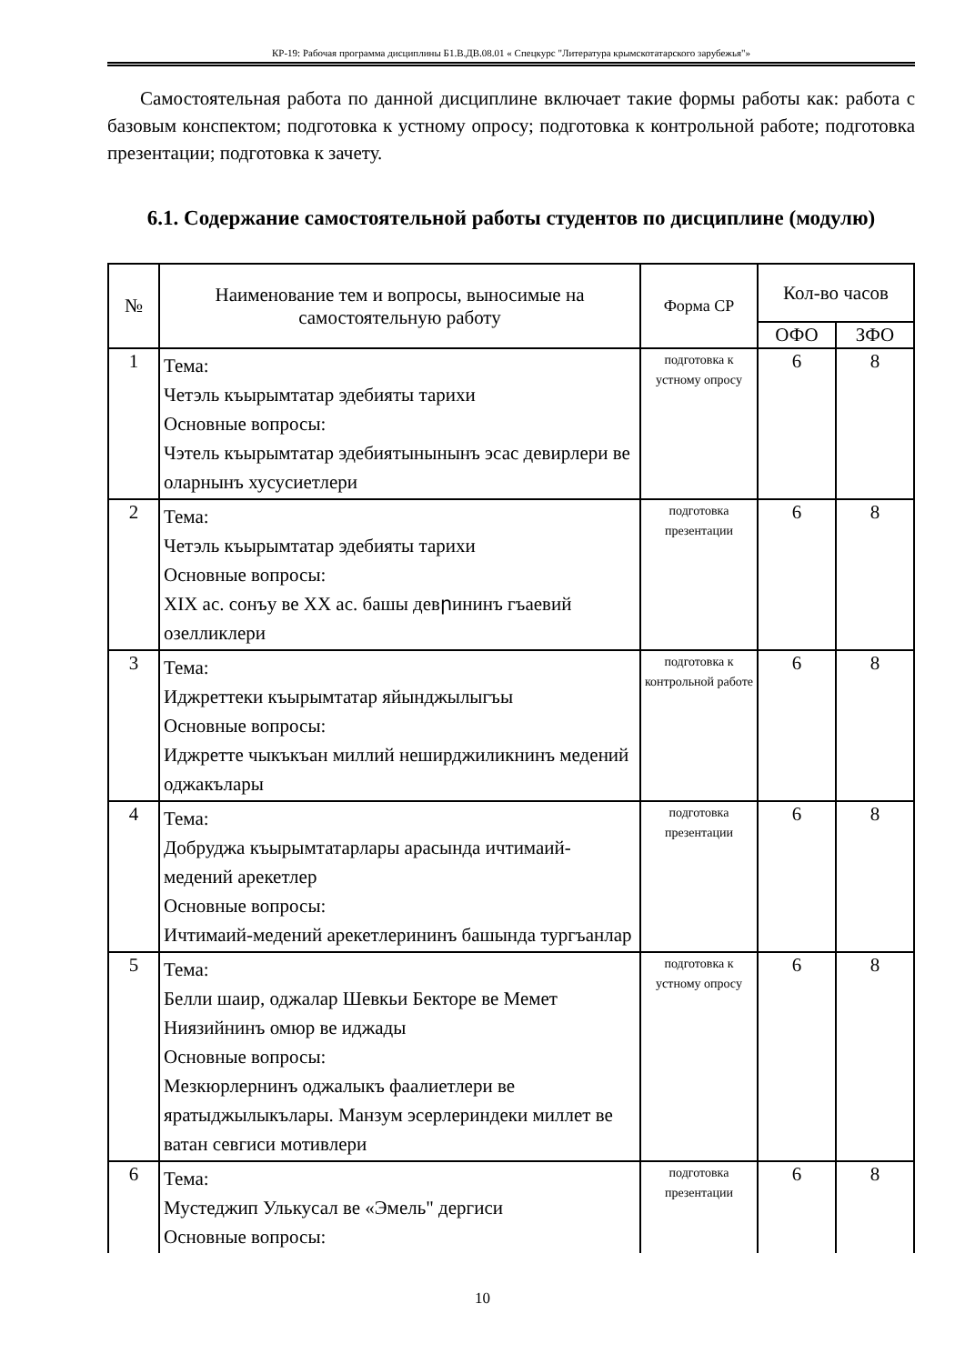КР-19: Рабочая программа дисциплины Б1.В.ДВ.08.01 « Спецкурс "Литература крымскотатарского зарубежья"»
Самостоятельная работа по данной дисциплине включает такие формы работы как: работа с базовым конспектом; подготовка к устному опросу; подготовка к контрольной работе; подготовка презентации; подготовка к зачету.
6.1. Содержание самостоятельной работы студентов по дисциплине (модулю)
| № | Наименование тем и вопросы, выносимые на самостоятельную работу | Форма СР | Кол-во часов | |
| --- | --- | --- | --- | --- |
| | | | ОФО | ЗФО |
| 1 | Тема: Четэль къырымтатар эдебияты тарихи Основные вопросы: Чэтель къырымтатар эдебиятынынынъ эсас девирлери ве оларнынъ хусусиетлери | подготовка к устному опросу | 6 | 8 |
| 2 | Тема: Четэль къырымтатар эдебияты тарихи Основные вопросы: XIX ас. сонъу ве XX ас. башы девրининъ гъаевий озелликлери | подготовка презентации | 6 | 8 |
| 3 | Тема: Иджреттеки къырымтатар яйынджылыгъы Основные вопросы: Иджретте чыкъкъан миллий неширджиликнинъ медений оджакълары | подготовка к контрольной работе | 6 | 8 |
| 4 | Тема: Добруджа къырымтатарлары арасында ичтимаий-медений арекетлер Основные вопросы: Ичтимаий-медений арекетлерининъ башында тургъанлар | подготовка презентации | 6 | 8 |
| 5 | Тема: Белли шаир, оджалар Шевкьи Бекторе ве Мемет Ниязийнинъ омюр ве иджады Основные вопросы: Мезкюрлернинъ оджалыкъ фаалиетлери ве яратыджылыкълары. Манзум эсерлериндеки миллет ве ватан севгиси мотивлери | подготовка к устному опросу | 6 | 8 |
| 6 | Тема: Мустеджип Улькусал ве «Эмель" дергиси Основные вопросы: | подготовка презентации | 6 | 8 |
10